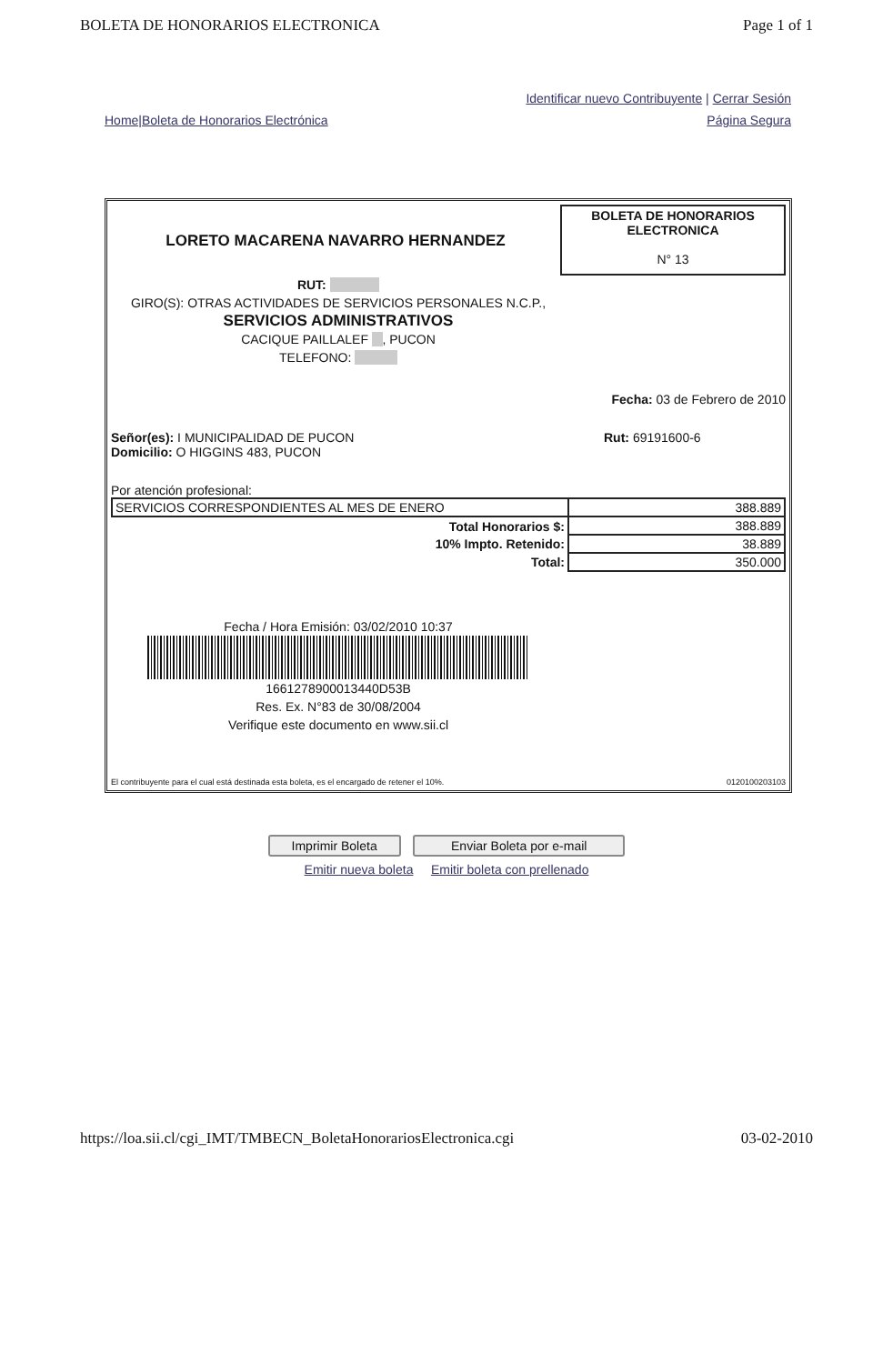BOLETA DE HONORARIOS ELECTRONICA Page 1 of 1
Identificar nuevo Contribuyente | Cerrar Sesión
Home|Boleta de Honorarios Electrónica Página Segura
LORETO MACARENA NAVARRO HERNANDEZ
BOLETA DE HONORARIOS ELECTRONICA
N° 13
RUT:
GIRO(S): OTRAS ACTIVIDADES DE SERVICIOS PERSONALES N.C.P.,
SERVICIOS ADMINISTRATIVOS
CACIQUE PAILLALEF , PUCON
TELEFONO:
Fecha: 03 de Febrero de 2010
Señor(es): I MUNICIPALIDAD DE PUCON
Domicilio: O HIGGINS 483, PUCON Rut: 69191600-6
Por atención profesional:
| SERVICIOS CORRESPONDIENTES AL MES DE ENERO | 388.889 |
| Total Honorarios $: | 388.889 |
| 10% Impto. Retenido: | 38.889 |
| Total: | 350.000 |
Fecha / Hora Emisión: 03/02/2010 10:37
1661278900013440D53B
Res. Ex. N°83 de 30/08/2004
Verifique este documento en www.sii.cl
El contribuyente para el cual está destinada esta boleta, es el encargado de retener el 10%. 0120100203103
Imprimir Boleta Enviar Boleta por e-mail
Emitir nueva boleta Emitir boleta con prellenado
https://loa.sii.cl/cgi_IMT/TMBECN_BoletaHonorariosElectronica.cgi 03-02-2010